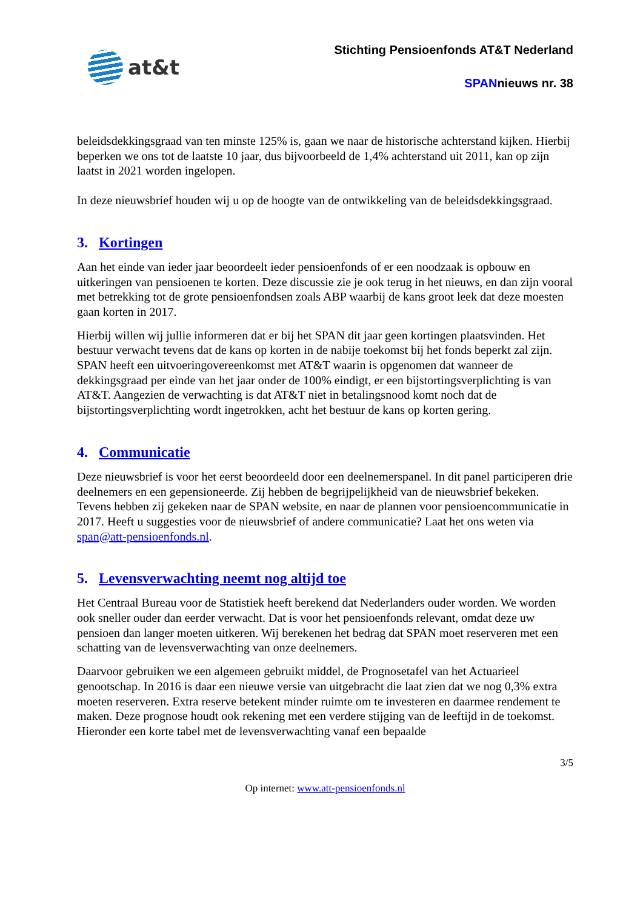at&t
Stichting Pensioenfonds AT&T Nederland
SPANnieuws nr. 38
beleidsdekkingsgraad van ten minste 125% is, gaan we naar de historische achterstand kijken. Hierbij beperken we ons tot de laatste 10 jaar, dus bijvoorbeeld de 1,4% achterstand uit 2011, kan op zijn laatst in 2021 worden ingelopen.
In deze nieuwsbrief houden wij u op de hoogte van de ontwikkeling van de beleidsdekkingsgraad.
3. Kortingen
Aan het einde van ieder jaar beoordeelt ieder pensioenfonds of er een noodzaak is opbouw en uitkeringen van pensioenen te korten. Deze discussie zie je ook terug in het nieuws, en dan zijn vooral met betrekking tot de grote pensioenfondsen zoals ABP waarbij de kans groot leek dat deze moesten gaan korten in 2017.
Hierbij willen wij jullie informeren dat er bij het SPAN dit jaar geen kortingen plaatsvinden. Het bestuur verwacht tevens dat de kans op korten in de nabije toekomst bij het fonds beperkt zal zijn. SPAN heeft een uitvoeringovereenkomst met AT&T waarin is opgenomen dat wanneer de dekkingsgraad per einde van het jaar onder de 100% eindigt, er een bijstortingsverplichting is van AT&T. Aangezien de verwachting is dat AT&T niet in betalingsnood komt noch dat de bijstortingsverplichting wordt ingetrokken, acht het bestuur de kans op korten gering.
4. Communicatie
Deze nieuwsbrief is voor het eerst beoordeeld door een deelnemerspanel. In dit panel participeren drie deelnemers en een gepensioneerde. Zij hebben de begrijpelijkheid van de nieuwsbrief bekeken. Tevens hebben zij gekeken naar de SPAN website, en naar de plannen voor pensioencommunicatie in 2017. Heeft u suggesties voor de nieuwsbrief of andere communicatie? Laat het ons weten via span@att-pensioenfonds.nl.
5. Levensverwachting neemt nog altijd toe
Het Centraal Bureau voor de Statistiek heeft berekend dat Nederlanders ouder worden. We worden ook sneller ouder dan eerder verwacht. Dat is voor het pensioenfonds relevant, omdat deze uw pensioen dan langer moeten uitkeren. Wij berekenen het bedrag dat SPAN moet reserveren met een schatting van de levensverwachting van onze deelnemers.
Daarvoor gebruiken we een algemeen gebruikt middel, de Prognosetafel van het Actuarieel genootschap. In 2016 is daar een nieuwe versie van uitgebracht die laat zien dat we nog 0,3% extra moeten reserveren. Extra reserve betekent minder ruimte om te investeren en daarmee rendement te maken. Deze prognose houdt ook rekening met een verdere stijging van de leeftijd in de toekomst. Hieronder een korte tabel met de levensverwachting vanaf een bepaalde
3/5
Op internet: www.att-pensioenfonds.nl